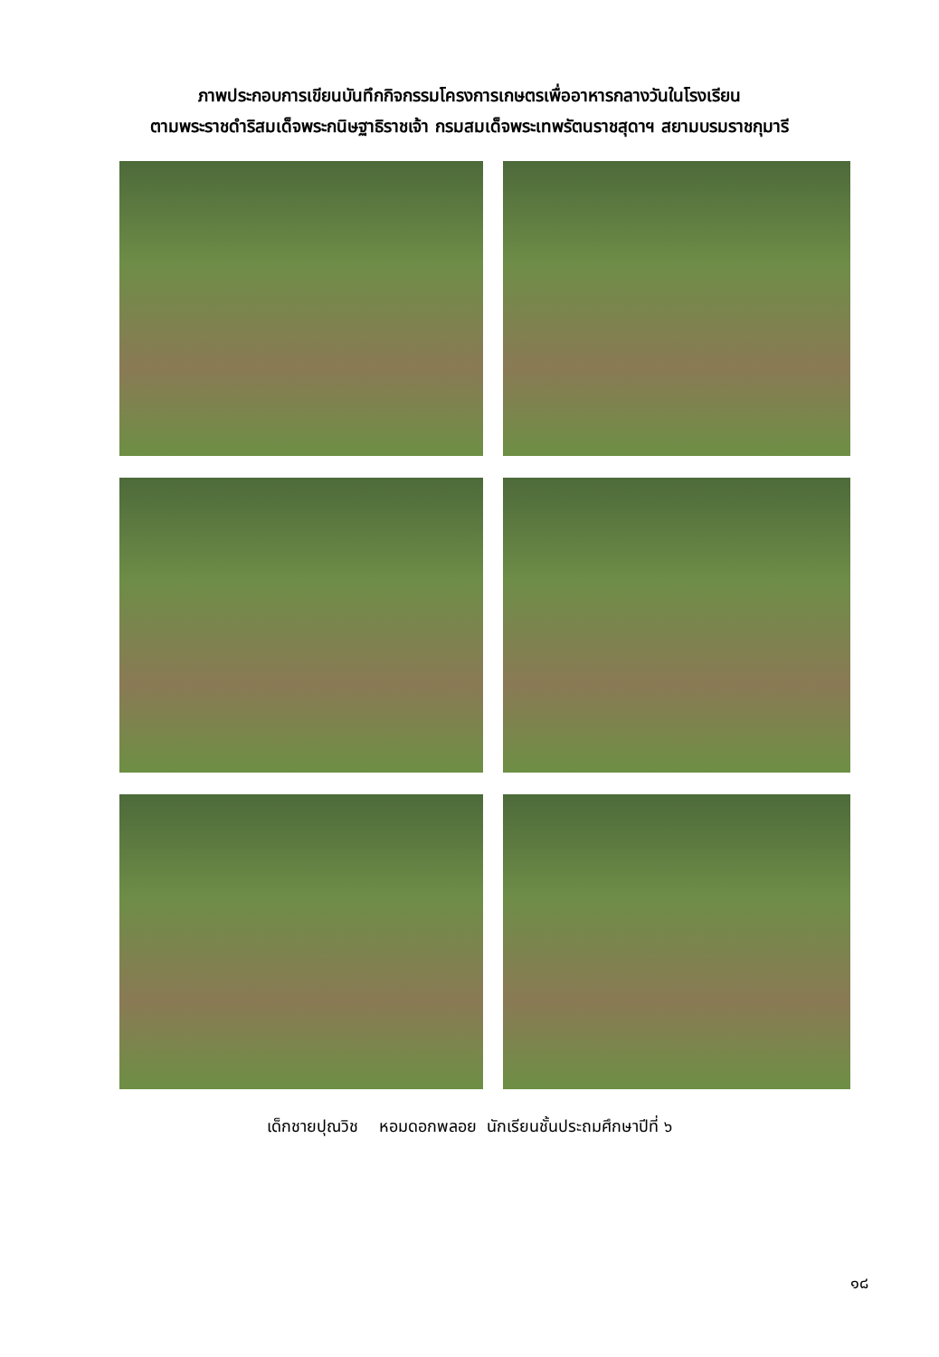ภาพประกอบการเขียนบันทึกกิจกรรมโครงการเกษตรเพื่ออาหารกลางวันในโรงเรียน
ตามพระราชดำริสมเด็จพระกนิษฐาธิราชเจ้า กรมสมเด็จพระเทพรัตนราชสุดาฯ สยามบรมราชกุมารี
เด็กชายปุณวิช หอมดอกพลอย นักเรียนชั้นประถมศึกษาปีที่ ๖
๑๘